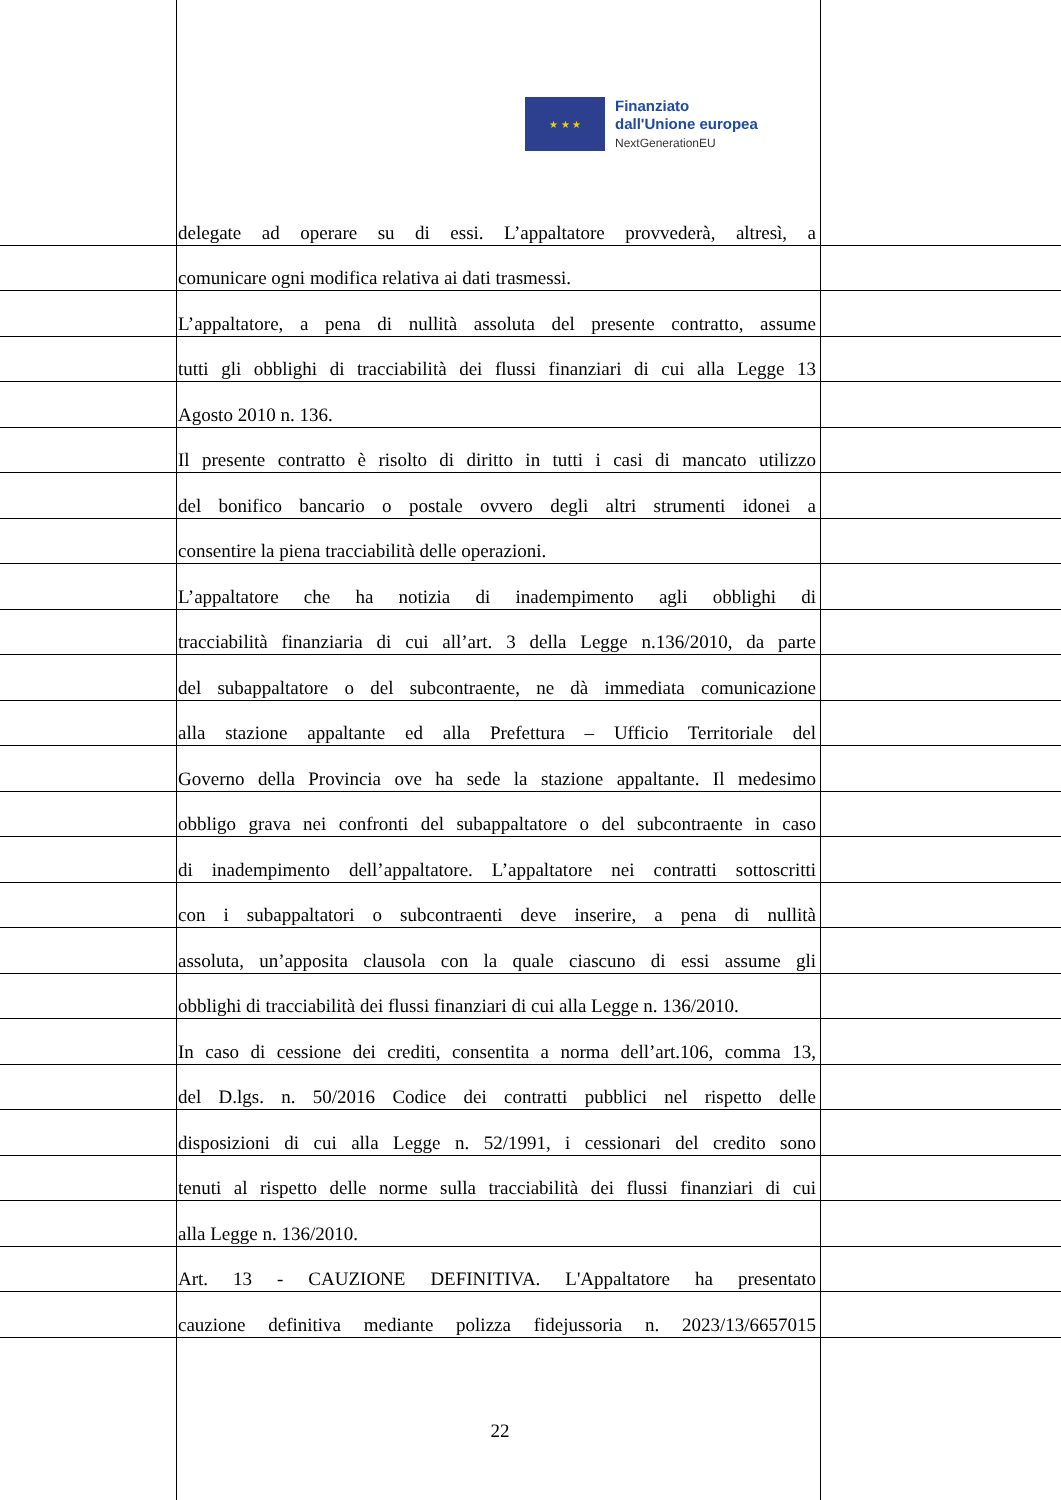★ ★ ★
Finanziato
dall'Unione europea
NextGenerationEU
delegate ad operare su di essi. L’appaltatore provvederà, altresì, a
comunicare ogni modifica relativa ai dati trasmessi.
L’appaltatore, a pena di nullità assoluta del presente contratto, assume
tutti gli obblighi di tracciabilità dei flussi finanziari di cui alla Legge 13
Agosto 2010 n. 136.
Il presente contratto è risolto di diritto in tutti i casi di mancato utilizzo
del bonifico bancario o postale ovvero degli altri strumenti idonei a
consentire la piena tracciabilità delle operazioni.
L’appaltatore che ha notizia di inadempimento agli obblighi di
tracciabilità finanziaria di cui all’art. 3 della Legge n.136/2010, da parte
del subappaltatore o del subcontraente, ne dà immediata comunicazione
alla stazione appaltante ed alla Prefettura – Ufficio Territoriale del
Governo della Provincia ove ha sede la stazione appaltante. Il medesimo
obbligo grava nei confronti del subappaltatore o del subcontraente in caso
di inadempimento dell’appaltatore. L’appaltatore nei contratti sottoscritti
con i subappaltatori o subcontraenti deve inserire, a pena di nullità
assoluta, un’apposita clausola con la quale ciascuno di essi assume gli
obblighi di tracciabilità dei flussi finanziari di cui alla Legge n. 136/2010.
In caso di cessione dei crediti, consentita a norma dell’art.106, comma 13,
del D.lgs. n. 50/2016 Codice dei contratti pubblici nel rispetto delle
disposizioni di cui alla Legge n. 52/1991, i cessionari del credito sono
tenuti al rispetto delle norme sulla tracciabilità dei flussi finanziari di cui
alla Legge n. 136/2010.
Art. 13 - CAUZIONE DEFINITIVA. L'Appaltatore ha presentato
cauzione definitiva mediante polizza fidejussoria n. 2023/13/6657015
22